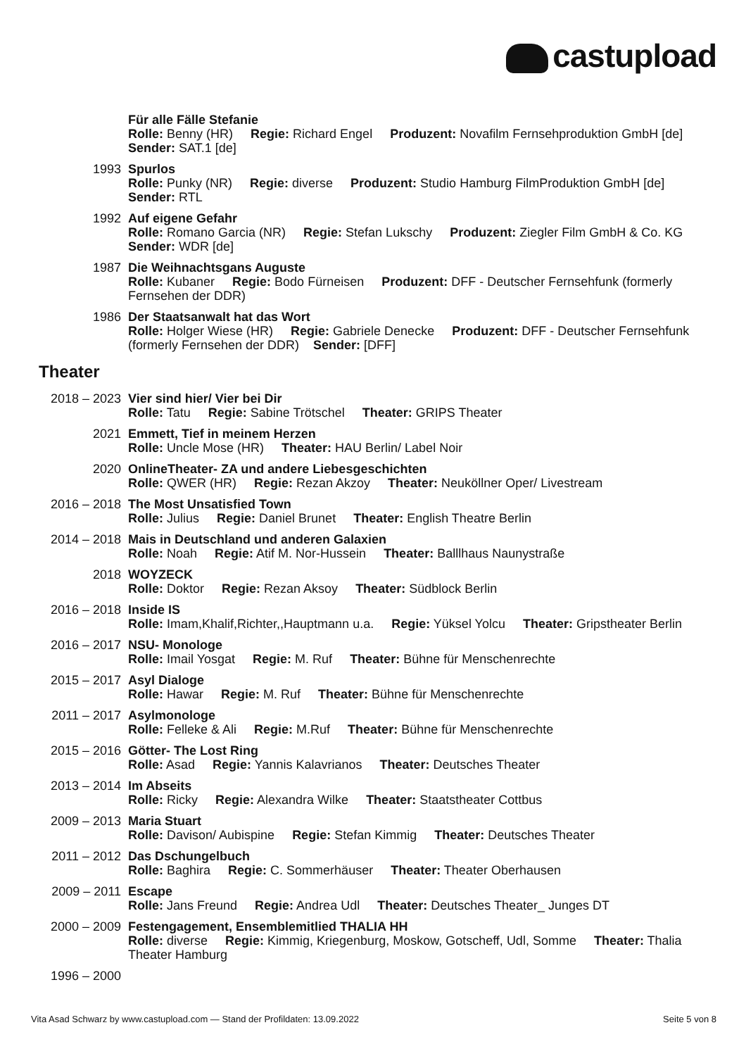castupload
Für alle Fälle Stefanie
Rolle: Benny (HR) Regie: Richard Engel Produzent: Novafilm Fernsehproduktion GmbH [de] Sender: SAT.1 [de]
1993 Spurlos
Rolle: Punky (NR) Regie: diverse Produzent: Studio Hamburg FilmProduktion GmbH [de] Sender: RTL
1992 Auf eigene Gefahr
Rolle: Romano Garcia (NR) Regie: Stefan Lukschy Produzent: Ziegler Film GmbH & Co. KG Sender: WDR [de]
1987 Die Weihnachtsgans Auguste
Rolle: Kubaner Regie: Bodo Fürneisen Produzent: DFF - Deutscher Fernsehfunk (formerly Fernsehen der DDR)
1986 Der Staatsanwalt hat das Wort
Rolle: Holger Wiese (HR) Regie: Gabriele Denecke Produzent: DFF - Deutscher Fernsehfunk (formerly Fernsehen der DDR) Sender: [DFF]
Theater
2018 – 2023 Vier sind hier/ Vier bei Dir
Rolle: Tatu Regie: Sabine Trötschel Theater: GRIPS Theater
2021 Emmett, Tief in meinem Herzen
Rolle: Uncle Mose (HR) Theater: HAU Berlin/ Label Noir
2020 OnlineTheater- ZA und andere Liebesgeschichten
Rolle: QWER (HR) Regie: Rezan Akzoy Theater: Neuköllner Oper/ Livestream
2016 – 2018 The Most Unsatisfied Town
Rolle: Julius Regie: Daniel Brunet Theater: English Theatre Berlin
2014 – 2018 Mais in Deutschland und anderen Galaxien
Rolle: Noah Regie: Atif M. Nor-Hussein Theater: Balllhaus Naunystraße
2018 WOYZECK
Rolle: Doktor Regie: Rezan Aksoy Theater: Südblock Berlin
2016 – 2018 Inside IS
Rolle: Imam,Khalif,Richter,,Hauptmann u.a. Regie: Yüksel Yolcu Theater: Gripstheater Berlin
2016 – 2017 NSU- Monologe
Rolle: Imail Yosgat Regie: M. Ruf Theater: Bühne für Menschenrechte
2015 – 2017 Asyl Dialoge
Rolle: Hawar Regie: M. Ruf Theater: Bühne für Menschenrechte
2011 – 2017 Asylmonologe
Rolle: Felleke & Ali Regie: M.Ruf Theater: Bühne für Menschenrechte
2015 – 2016 Götter- The Lost Ring
Rolle: Asad Regie: Yannis Kalavrianos Theater: Deutsches Theater
2013 – 2014 Im Abseits
Rolle: Ricky Regie: Alexandra Wilke Theater: Staatstheater Cottbus
2009 – 2013 Maria Stuart
Rolle: Davison/ Aubispine Regie: Stefan Kimmig Theater: Deutsches Theater
2011 – 2012 Das Dschungelbuch
Rolle: Baghira Regie: C. Sommerhäuser Theater: Theater Oberhausen
2009 – 2011 Escape
Rolle: Jans Freund Regie: Andrea Udl Theater: Deutsches Theater_ Junges DT
2000 – 2009 Festengagement, Ensemblemitlied THALIA HH
Rolle: diverse Regie: Kimmig, Kriegenburg, Moskow, Gotscheff, Udl, Somme Theater: Thalia Theater Hamburg
1996 – 2000
Vita Asad Schwarz by www.castupload.com — Stand der Profildaten: 13.09.2022 Seite 5 von 8